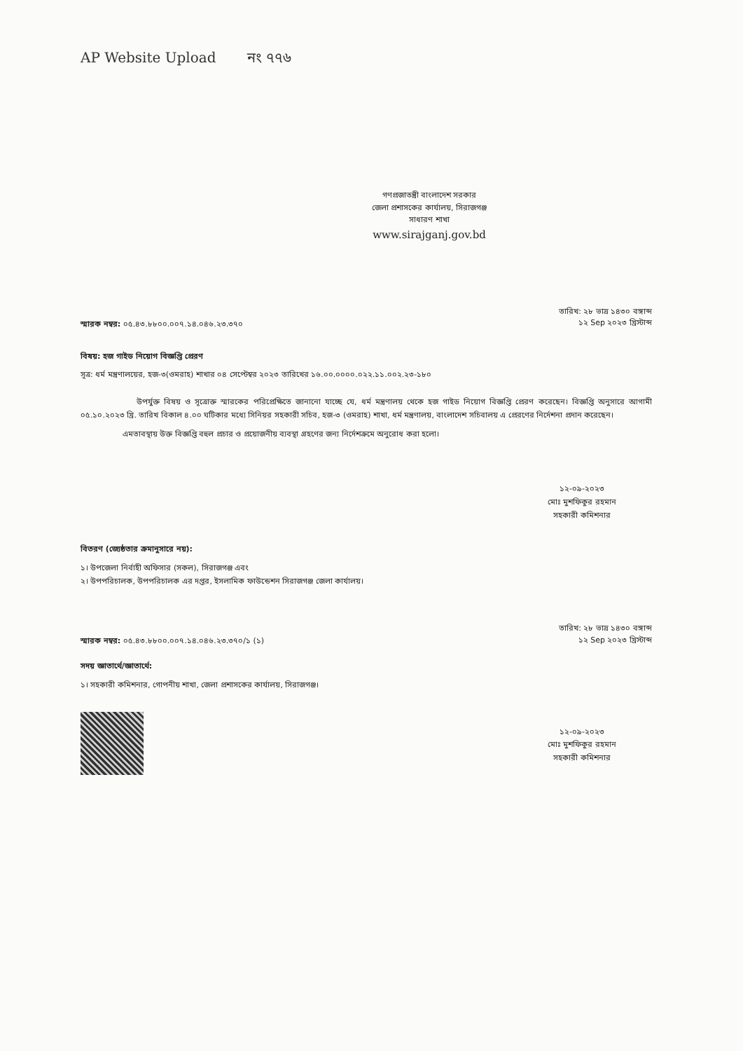AP Website Upload নং ৭৭৬
গণপ্রজাতন্ত্রী বাংলাদেশ সরকার
জেলা প্রশাসকের কার্যালয়, সিরাজগঞ্জ
সাধারণ শাখা
www.sirajganj.gov.bd
স্মারক নম্বর: ০৫.৪৩.৮৮০০.০০৭.১৪.০৪৬.২৩.৩৭০
তারিখ: ২৮ ভাদ্র ১৪৩০ বঙ্গাব্দ
১২ Sep ২০২৩ খ্রিস্টাব্দ
বিষয়: হজ গাইড নিয়োগ বিজ্ঞপ্তি প্রেরণ
সূত্র: ধর্ম মন্ত্রণালয়ের, হজ-৩(ওমরাহ) শাখার ০৪ সেপ্টেম্বর ২০২৩ তারিখের ১৬.০০.০০০০.০২২.১১.০০২.২৩-১৮০
উপর্যুক্ত বিষয় ও সূত্রোক্ত স্মারকের পরিপ্রেক্ষিতে জানানো যাচ্ছে যে, ধর্ম মন্ত্রণালয় থেকে হজ গাইড নিয়োগ বিজ্ঞপ্তি প্রেরণ করেছেন। বিজ্ঞপ্তি অনুসারে আগামী ০৫.১০.২০২৩ খ্রি. তারিখ বিকাল ৪.০০ ঘটিকার মধ্যে সিনিয়র সহকারী সচিব, হজ-৩ (ওমরাহ) শাখা, ধর্ম মন্ত্রণালয়, বাংলাদেশ সচিবালয় এ প্রেরণের নির্দেশনা প্রদান করেছেন।
এমতাবস্থায় উক্ত বিজ্ঞপ্তি বহুল প্রচার ও প্রয়োজনীয় ব্যবস্থা গ্রহণের জন্য নির্দেশক্রমে অনুরোধ করা হলো।
১২-০৯-২০২৩
মোঃ মুশফিকুর রহমান
সহকারী কমিশনার
বিতরণ (জ্যেষ্ঠতার ক্রমানুসারে নয়):
১। উপজেলা নির্বাহী অফিসার (সকল), সিরাজগঞ্জ এবং
২। উপপরিচালক, উপপরিচালক এর দপ্তর, ইসলামিক ফাউন্ডেশন সিরাজগঞ্জ জেলা কার্যালয়।
স্মারক নম্বর: ০৫.৪৩.৮৮০০.০০৭.১৪.০৪৬.২৩.৩৭০/১ (১)
তারিখ: ২৮ ভাদ্র ১৪৩০ বঙ্গাব্দ
১২ Sep ২০২৩ খ্রিস্টাব্দ
সদয় জ্ঞাতার্থে/জ্ঞাতার্থে:
১। সহকারী কমিশনার, গোপনীয় শাখা, জেলা প্রশাসকের কার্যালয়, সিরাজগঞ্জ।
১২-০৯-২০২৩
মোঃ মুশফিকুর রহমান
সহকারী কমিশনার